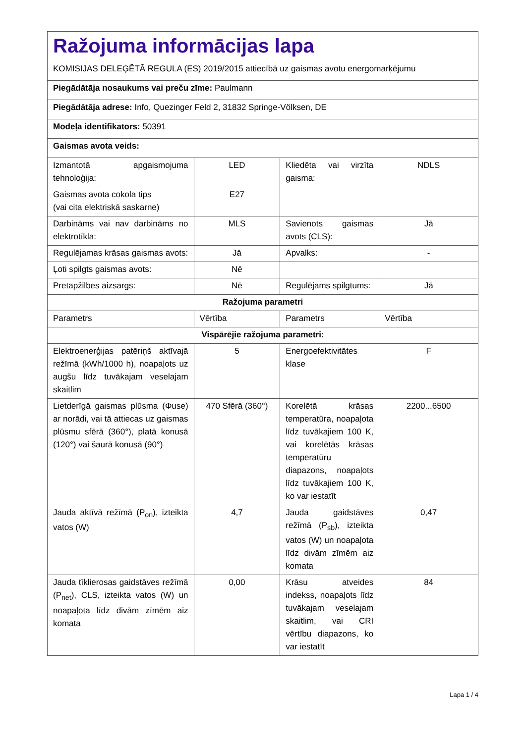| Ražojuma informācijas lapa KOMISIJAS DELEĢĒTĀ REGULA (ES) 2019/2015 attiecībā uz gaismas avotu energomarķējumu | | | |
| Piegādātāja nosaukums vai preču zīme: Paulmann | | | |
| Piegādātāja adrese: Info, Quezinger Feld 2, 31832 Springe-Völksen, DE | | | |
| Modeļa identifikators: 50391 | | | |
| Gaismas avota veids: | | | |
| Izmantotā apgaismojuma tehnoloģija: | LED | Kliedēta vai virzīta gaisma: | NDLS |
| Gaismas avota cokola tips (vai cita elektriskā saskarne) | E27 | | |
| Darbināms vai nav darbināms no elektrotīkla: | MLS | Savienots gaismas avots (CLS): | Jā |
| Regulējamas krāsas gaismas avots: | Jā | Apvalks: | - |
| Ļoti spilgts gaismas avots: | Nē | | |
| Pretapžilbes aizsargs: | Nē | Regulējams spilgtums: | Jā |
| Ražojuma parametri | | | |
| Parametrs | Vērtība | Parametrs | Vērtība |
| Vispārējie ražojuma parametri: | | | |
| Elektroenerģijas patēriņš aktīvajā režīmā (kWh/1000 h), noapaļots uz augšu līdz tuvākajam veselajam skaitlim | 5 | Energoefektivitātes klase | F |
| Lietderīgā gaismas plūsma (Φuse) ar norādi, vai tā attiecas uz gaismas plūsmu sfērā (360°), platā konusā (120°) vai šaurā konusā (90°) | 470 Sfērā (360°) | Korelētā krāsas temperatūra, noapaļota līdz tuvākajiem 100 K, vai korelētās krāsas temperatūru diapazons, noapaļots līdz tuvākajiem 100 K, ko var iestatīt | 2200...6500 |
| Jauda aktīvā režīmā (P<sub>on</sub>), izteikta vatos (W) | 4,7 | Jauda gaidstāves režīmā (P<sub>sb</sub>), izteikta vatos (W) un noapaļota līdz divām zīmēm aiz komata | 0,47 |
| Jauda tīklierosas gaidstāves režīmā (P<sub>net</sub>), CLS, izteikta vatos (W) un noapaļota līdz divām zīmēm aiz komata | 0,00 | Krāsu atveides indekss, noapaļots līdz tuvākajam veselajam skaitlim, vai CRI vērtību diapazons, ko var iestatīt | 84 |
Lapa 1 / 4